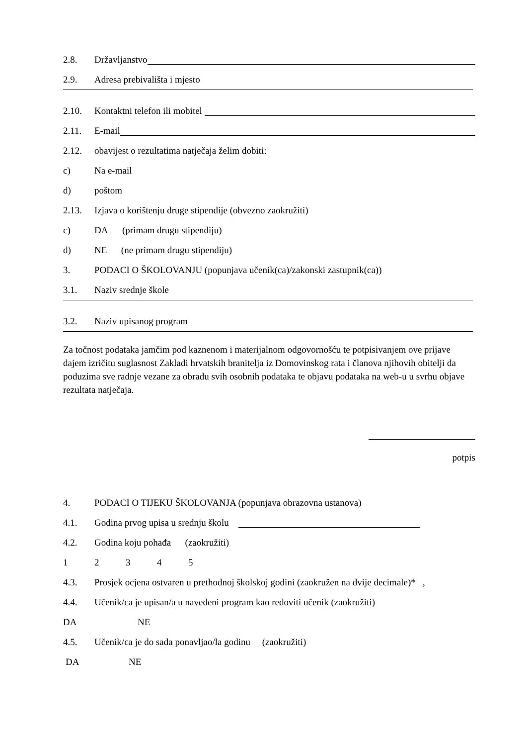2.8. Državljanstvo
2.9. Adresa prebivališta i mjesto
2.10. Kontaktni telefon ili mobitel
2.11. E-mail
2.12. obavijest o rezultatima natječaja želim dobiti:
c) Na e-mail
d) poštom
2.13. Izjava o korištenju druge stipendije (obvezno zaokružiti)
c) DA (primam drugu stipendiju)
d) NE (ne primam drugu stipendiju)
3. PODACI O ŠKOLOVANJU (popunjava učenik(ca)/zakonski zastupnik(ca))
3.1. Naziv srednje škole
3.2. Naziv upisanog program
Za točnost podataka jamčim pod kaznenom i materijalnom odgovornošću te potpisivanjem ove prijave dajem izričitu suglasnost Zakladi hrvatskih branitelja iz Domovinskog rata i članova njihovih obitelji da poduzima sve radnje vezane za obradu svih osobnih podataka te objavu podataka na web-u u svrhu objave rezultata natječaja.
potpis
4. PODACI O TIJEKU ŠKOLOVANJA (popunjava obrazovna ustanova)
4.1. Godina prvog upisa u srednju školu
4.2. Godina koju pohađa (zaokružiti)
12345
4.3. Prosjek ocjena ostvaren u prethodnoj školskoj godini (zaokružen na dvije decimale)* ,
4.4. Učenik/ca je upisan/a u navedeni program kao redoviti učenik (zaokružiti)
DA NE
4.5. Učenik/ca je do sada ponavljao/la godinu (zaokružiti)
DA NE